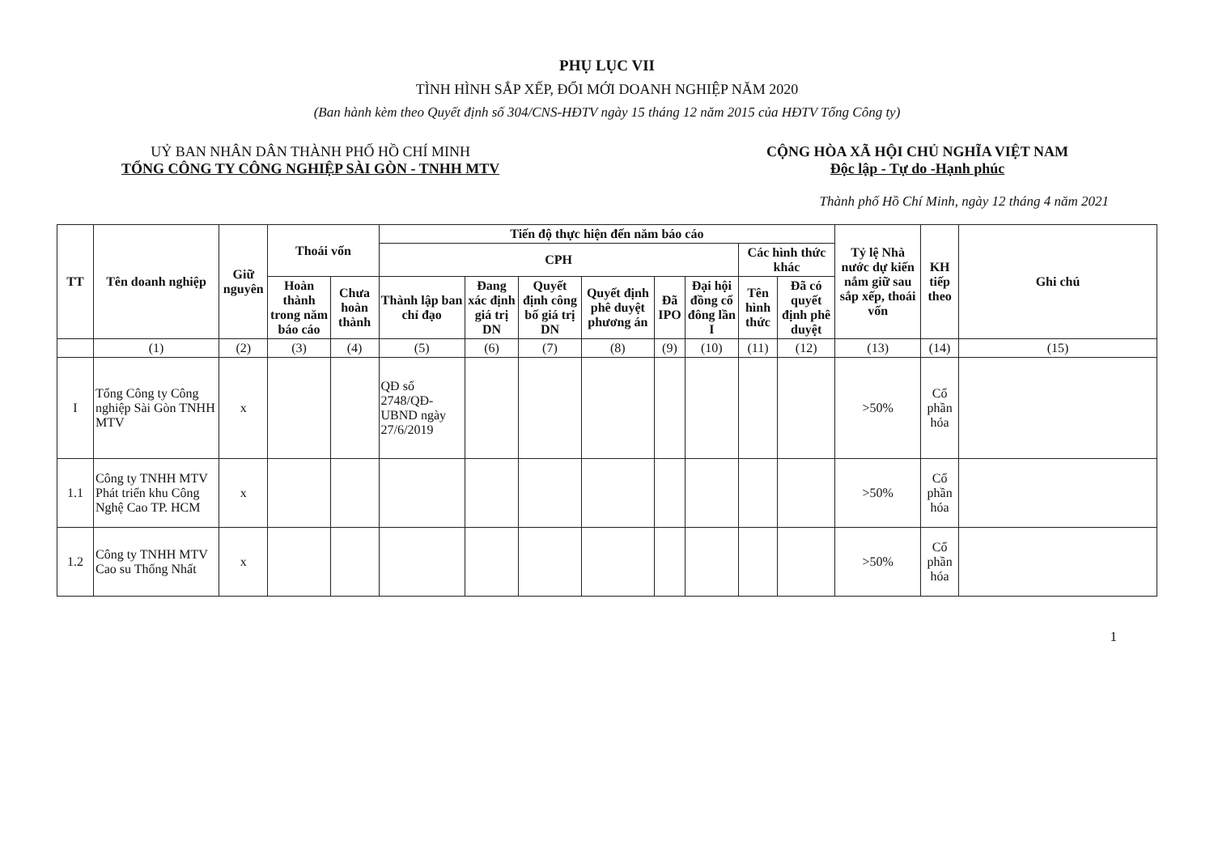PHỤ LỤC VII
TÌNH HÌNH SẮP XẾP, ĐỔI MỚI DOANH NGHIỆP NĂM 2020
(Ban hành kèm theo Quyết định số 304/CNS-HĐTV ngày 15 tháng 12 năm 2015 của HĐTV Tổng Công ty)
UỶ BAN NHÂN DÂN THÀNH PHỐ HỒ CHÍ MINH
TỔNG CÔNG TY CÔNG NGHIỆP SÀI GÒN - TNHH MTV
CỘNG HÒA XÃ HỘI CHỦ NGHĨA VIỆT NAM
Độc lập - Tự do -Hạnh phúc
Thành phố Hồ Chí Minh, ngày 12 tháng 4 năm 2021
| TT | Tên doanh nghiệp | Giữ nguyên | Thoái vốn | | Tiến độ thực hiện đến năm báo cáo | | | | | | | | Tỷ lệ Nhà nước dự kiến nắm giữ sau sắp xếp, thoái vốn | KH tiếp theo | Ghi chú |
| --- | --- | --- | --- | --- | --- | --- | --- | --- | --- | --- | --- | --- | --- | --- | --- |
| | | | | | CPH | | | | | | Các hình thức khác | | | | |
| | | | Hoàn thành trong năm báo cáo | Chưa hoàn thành | Thành lập ban chỉ đạo | Đang xác định giá trị DN | Quyết định công bố giá trị DN | Quyết định phê duyệt phương án | Đã IPO | Đại hội đồng cổ đông lần I | Tên hình thức | Đã có quyết định phê duyệt | | | |
| | (1) | (2) | (3) | (4) | (5) | (6) | (7) | (8) | (9) | (10) | (11) | (12) | (13) | (14) | (15) |
| I | Tổng Công ty Công nghiệp Sài Gòn TNHH MTV | x | | | QĐ số 2748/QĐ-UBND ngày 27/6/2019 | | | | | | | | >50% | Cổ phần hóa | |
| 1.1 | Công ty TNHH MTV Phát triển khu Công Nghệ Cao TP. HCM | x | | | | | | | | | | | >50% | Cổ phần hóa | |
| 1.2 | Công ty TNHH MTV Cao su Thống Nhất | x | | | | | | | | | | | >50% | Cổ phần hóa | |
1